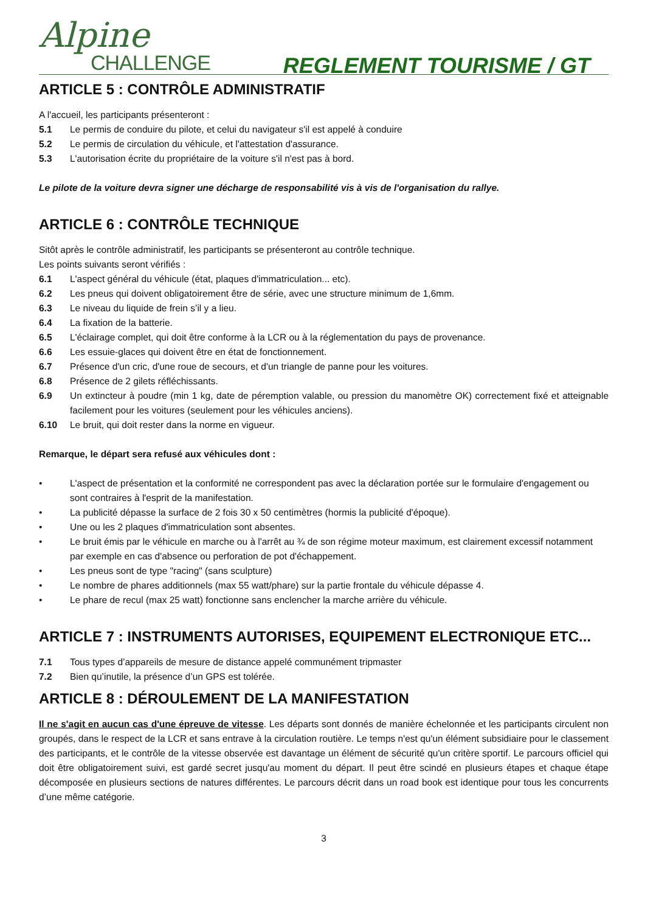Alpine
CHALLENGE
REGLEMENT TOURISME / GT
ARTICLE 5 : CONTRÔLE ADMINISTRATIF
A l'accueil, les participants présenteront :
5.1 Le permis de conduire du pilote, et celui du navigateur s'il est appelé à conduire
5.2 Le permis de circulation du véhicule, et l'attestation d'assurance.
5.3 L'autorisation écrite du propriétaire de la voiture s'il n'est pas à bord.
Le pilote de la voiture devra signer une décharge de responsabilité vis à vis de l'organisation du rallye.
ARTICLE 6 : CONTRÔLE TECHNIQUE
Sitôt après le contrôle administratif, les participants se présenteront au contrôle technique.
Les points suivants seront vérifiés :
6.1 L'aspect général du véhicule (état, plaques d'immatriculation... etc).
6.2 Les pneus qui doivent obligatoirement être de série, avec une structure minimum de 1,6mm.
6.3 Le niveau du liquide de frein s’il y a lieu.
6.4 La fixation de la batterie.
6.5 L'éclairage complet, qui doit être conforme à la LCR ou à la réglementation du pays de provenance.
6.6 Les essuie-glaces qui doivent être en état de fonctionnement.
6.7 Présence d'un cric, d'une roue de secours, et d'un triangle de panne pour les voitures.
6.8 Présence de 2 gilets réfléchissants.
6.9 Un extincteur à poudre (min 1 kg, date de péremption valable, ou pression du manomètre OK) correctement fixé et atteignable facilement pour les voitures (seulement pour les véhicules anciens).
6.10 Le bruit, qui doit rester dans la norme en vigueur.
Remarque, le départ sera refusé aux véhicules dont :
• L'aspect de présentation et la conformité ne correspondent pas avec la déclaration portée sur le formulaire d'engagement ou sont contraires à l'esprit de la manifestation.
• La publicité dépasse la surface de 2 fois 30 x 50 centimètres (hormis la publicité d'époque).
• Une ou les 2 plaques d'immatriculation sont absentes.
• Le bruit émis par le véhicule en marche ou à l'arrêt au ¾ de son régime moteur maximum, est clairement excessif notamment par exemple en cas d'absence ou perforation de pot d'échappement.
• Les pneus sont de type "racing" (sans sculpture)
• Le nombre de phares additionnels (max 55 watt/phare) sur la partie frontale du véhicule dépasse 4.
• Le phare de recul (max 25 watt) fonctionne sans enclencher la marche arrière du véhicule.
ARTICLE 7 : INSTRUMENTS AUTORISES, EQUIPEMENT ELECTRONIQUE ETC...
7.1 Tous types d’appareils de mesure de distance appelé communément tripmaster
7.2 Bien qu’inutile, la présence d’un GPS est tolérée.
ARTICLE 8 : DÉROULEMENT DE LA MANIFESTATION
Il ne s'agit en aucun cas d'une épreuve de vitesse. Les départs sont donnés de manière échelonnée et les participants circulent non groupés, dans le respect de la LCR et sans entrave à la circulation routière. Le temps n'est qu'un élément subsidiaire pour le classement des participants, et le contrôle de la vitesse observée est davantage un élément de sécurité qu'un critère sportif. Le parcours officiel qui doit être obligatoirement suivi, est gardé secret jusqu'au moment du départ. Il peut être scindé en plusieurs étapes et chaque étape décomposée en plusieurs sections de natures différentes. Le parcours décrit dans un road book est identique pour tous les concurrents d’une même catégorie.
3